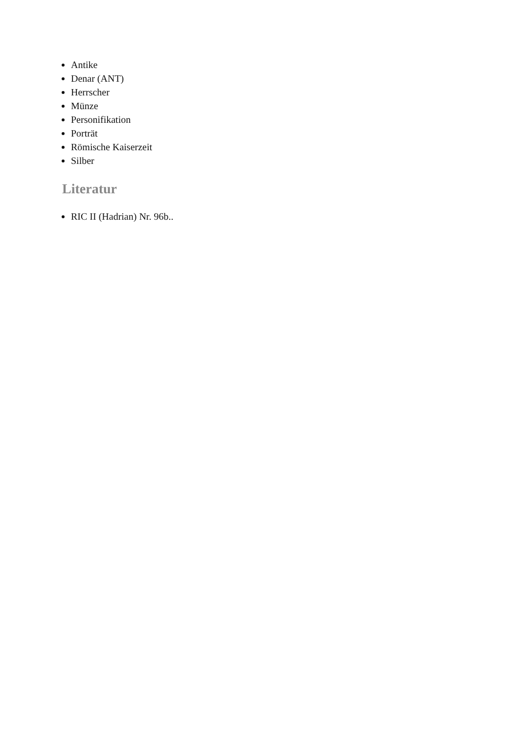Antike
Denar (ANT)
Herrscher
Münze
Personifikation
Porträt
Römische Kaiserzeit
Silber
Literatur
RIC II (Hadrian) Nr. 96b..